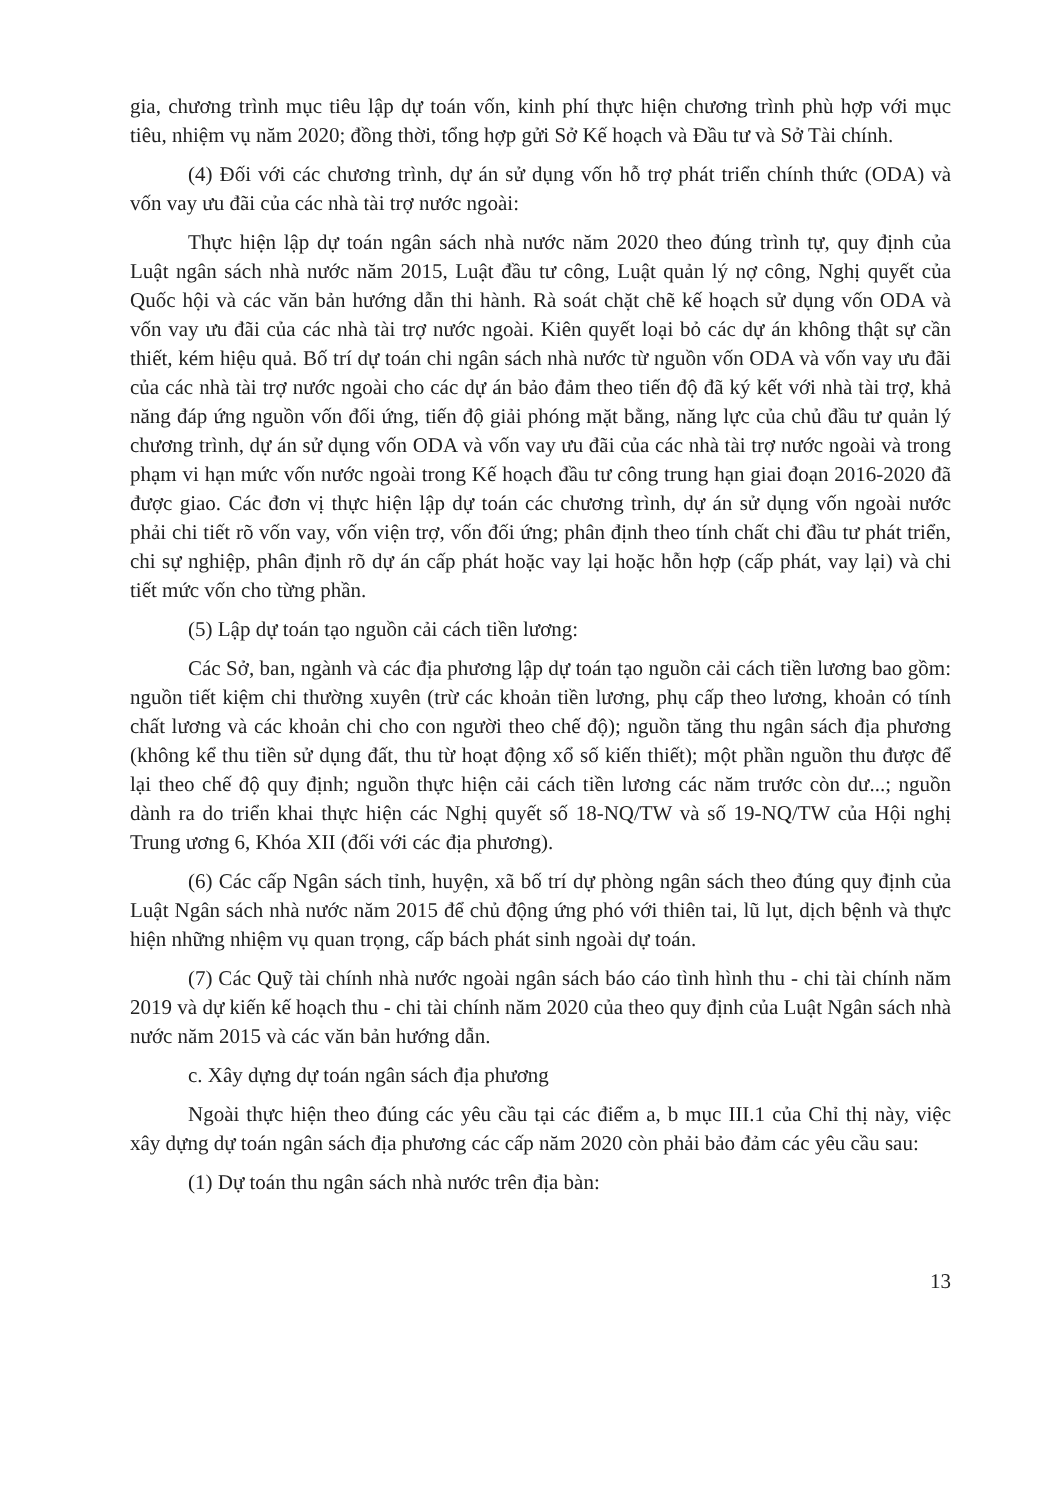gia, chương trình mục tiêu lập dự toán vốn, kinh phí thực hiện chương trình phù hợp với mục tiêu, nhiệm vụ năm 2020; đồng thời, tổng hợp gửi Sở Kế hoạch và Đầu tư và Sở Tài chính.
(4) Đối với các chương trình, dự án sử dụng vốn hỗ trợ phát triển chính thức (ODA) và vốn vay ưu đãi của các nhà tài trợ nước ngoài:
Thực hiện lập dự toán ngân sách nhà nước năm 2020 theo đúng trình tự, quy định của Luật ngân sách nhà nước năm 2015, Luật đầu tư công, Luật quản lý nợ công, Nghị quyết của Quốc hội và các văn bản hướng dẫn thi hành. Rà soát chặt chẽ kế hoạch sử dụng vốn ODA và vốn vay ưu đãi của các nhà tài trợ nước ngoài. Kiên quyết loại bỏ các dự án không thật sự cần thiết, kém hiệu quả. Bố trí dự toán chi ngân sách nhà nước từ nguồn vốn ODA và vốn vay ưu đãi của các nhà tài trợ nước ngoài cho các dự án bảo đảm theo tiến độ đã ký kết với nhà tài trợ, khả năng đáp ứng nguồn vốn đối ứng, tiến độ giải phóng mặt bằng, năng lực của chủ đầu tư quản lý chương trình, dự án sử dụng vốn ODA và vốn vay ưu đãi của các nhà tài trợ nước ngoài và trong phạm vi hạn mức vốn nước ngoài trong Kế hoạch đầu tư công trung hạn giai đoạn 2016-2020 đã được giao. Các đơn vị thực hiện lập dự toán các chương trình, dự án sử dụng vốn ngoài nước phải chi tiết rõ vốn vay, vốn viện trợ, vốn đối ứng; phân định theo tính chất chi đầu tư phát triển, chi sự nghiệp, phân định rõ dự án cấp phát hoặc vay lại hoặc hỗn hợp (cấp phát, vay lại) và chi tiết mức vốn cho từng phần.
(5) Lập dự toán tạo nguồn cải cách tiền lương:
Các Sở, ban, ngành và các địa phương lập dự toán tạo nguồn cải cách tiền lương bao gồm: nguồn tiết kiệm chi thường xuyên (trừ các khoản tiền lương, phụ cấp theo lương, khoản có tính chất lương và các khoản chi cho con người theo chế độ); nguồn tăng thu ngân sách địa phương (không kể thu tiền sử dụng đất, thu từ hoạt động xổ số kiến thiết); một phần nguồn thu được để lại theo chế độ quy định; nguồn thực hiện cải cách tiền lương các năm trước còn dư...; nguồn dành ra do triển khai thực hiện các Nghị quyết số 18-NQ/TW và số 19-NQ/TW của Hội nghị Trung ương 6, Khóa XII (đối với các địa phương).
(6) Các cấp Ngân sách tỉnh, huyện, xã bố trí dự phòng ngân sách theo đúng quy định của Luật Ngân sách nhà nước năm 2015 để chủ động ứng phó với thiên tai, lũ lụt, dịch bệnh và thực hiện những nhiệm vụ quan trọng, cấp bách phát sinh ngoài dự toán.
(7) Các Quỹ tài chính nhà nước ngoài ngân sách báo cáo tình hình thu - chi tài chính năm 2019 và dự kiến kế hoạch thu - chi tài chính năm 2020 của theo quy định của Luật Ngân sách nhà nước năm 2015 và các văn bản hướng dẫn.
c. Xây dựng dự toán ngân sách địa phương
Ngoài thực hiện theo đúng các yêu cầu tại các điểm a, b mục III.1 của Chỉ thị này, việc xây dựng dự toán ngân sách địa phương các cấp năm 2020 còn phải bảo đảm các yêu cầu sau:
(1) Dự toán thu ngân sách nhà nước trên địa bàn:
13